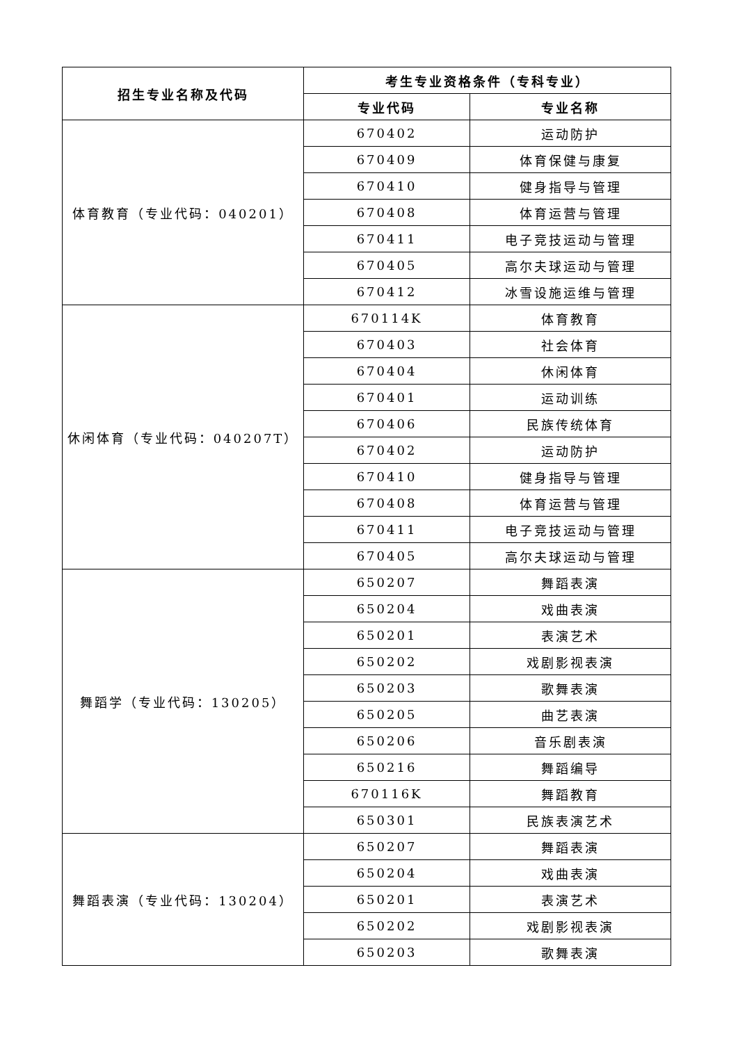| 招生专业名称及代码 | 考生专业资格条件（专科专业） | |
| --- | --- | --- |
| | 专业代码 | 专业名称 |
| 体育教育（专业代码：040201） | 670402 | 运动防护 |
| | 670409 | 体育保健与康复 |
| | 670410 | 健身指导与管理 |
| | 670408 | 体育运营与管理 |
| | 670411 | 电子竞技运动与管理 |
| | 670405 | 高尔夫球运动与管理 |
| | 670412 | 冰雪设施运维与管理 |
| 休闲体育（专业代码：040207T） | 670114K | 体育教育 |
| | 670403 | 社会体育 |
| | 670404 | 休闲体育 |
| | 670401 | 运动训练 |
| | 670406 | 民族传统体育 |
| | 670402 | 运动防护 |
| | 670410 | 健身指导与管理 |
| | 670408 | 体育运营与管理 |
| | 670411 | 电子竞技运动与管理 |
| | 670405 | 高尔夫球运动与管理 |
| 舞蹈学（专业代码：130205） | 650207 | 舞蹈表演 |
| | 650204 | 戏曲表演 |
| | 650201 | 表演艺术 |
| | 650202 | 戏剧影视表演 |
| | 650203 | 歌舞表演 |
| | 650205 | 曲艺表演 |
| | 650206 | 音乐剧表演 |
| | 650216 | 舞蹈编导 |
| | 670116K | 舞蹈教育 |
| | 650301 | 民族表演艺术 |
| 舞蹈表演（专业代码：130204） | 650207 | 舞蹈表演 |
| | 650204 | 戏曲表演 |
| | 650201 | 表演艺术 |
| | 650202 | 戏剧影视表演 |
| | 650203 | 歌舞表演 |